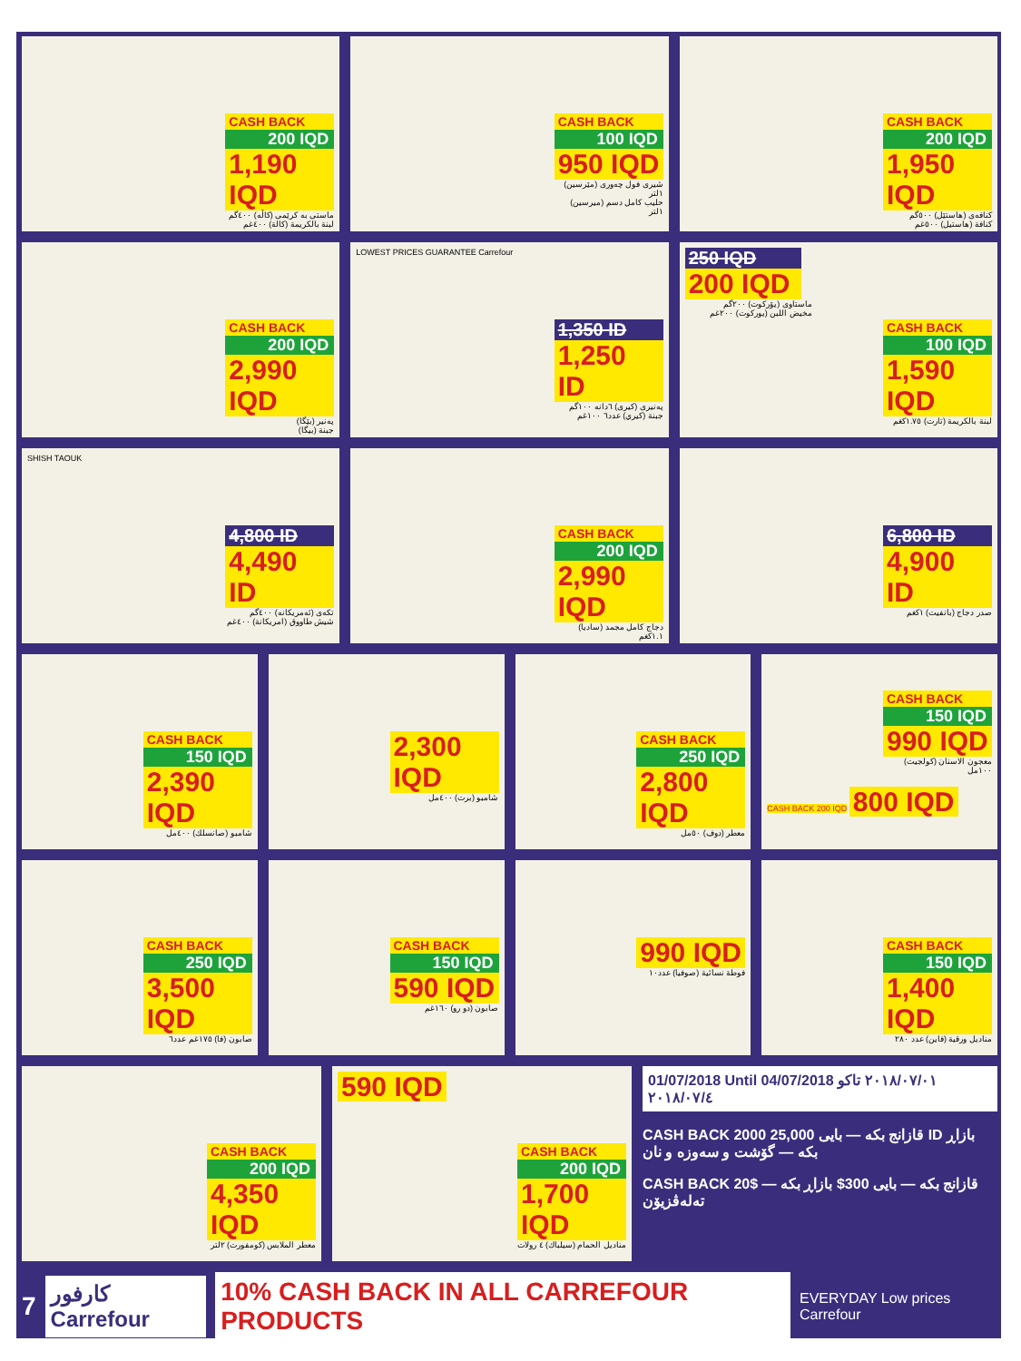CASH BACK
200 IQD
1,190 IQD
ماستی به کرێمی (کاڵە) ٤٠٠گم
لبنة بالكريمة (كالة) ٤٠٠غم
CASH BACK
100 IQD
950 IQD
شیری فول چەوری (مێرسین) ١لتر
حليب كامل دسم (ميرسين) ١لتر
CASH BACK
200 IQD
1,950 IQD
کنافەی (هاستێل) ٥٠٠گم
كنافة (هاستيل) ٥٠٠غم
CASH BACK
200 IQD
2,990 IQD
پەنیر (بێگا)
جبنة (بيگا)
LOWEST PRICES GUARANTEE Carrefour
1,350 ID
1,250 ID
پەنیری (کیری) ٦دانە ١٠٠گم
جبنة (كيري) عدد٦ ١٠٠غم
CASH BACK
100 IQD
1,590 IQD
لبنة بالكريمة (تارت) ١.٧٥كغم
250 IQD
200 IQD
ماستاوی (یۆرکوت) ٢٠٠گم
مخيض اللبن (يوركوت) ٢٠٠غم
SHISH TAOUK
4,800 ID
4,490 ID
تکەی (ئەمریکانە) ٤٠٠گم
شيش طاووق (امريكانة) ٤٠٠غم
CASH BACK
200 IQD
2,990 IQD
دجاج كامل مجمد (ساديا) ١.١كغم
6,800 ID
4,900 ID
صدر دجاج (بانفيت) ١كغم
CASH BACK
150 IQD
2,390 IQD
شامبو (صانسلك) ٤٠٠مل
2,300 IQD
شامبو (برت) ٤٠٠مل
CASH BACK
250 IQD
2,800 IQD
معطر (دوف) ٥٠مل
CASH BACK
150 IQD
990 IQD
معجون الاسنان (كولجيت) ١٠٠مل
CASH BACK 200 IQD 800 IQD
CASH BACK
250 IQD
3,500 IQD
صابون (فا) ١٧٥غم عدد٦
CASH BACK
150 IQD
590 IQD
صابون (دو رو) ١٦٠غم
990 IQD
فوطة نسائية (صوفيا) عدد١٠
CASH BACK
150 IQD
1,400 IQD
مناديل ورقية (فاين) عدد ٢٨٠
CASH BACK
200 IQD
4,350 IQD
معطر الملابس (كومفورت) ٢لتر
590 IQD
CASH BACK
200 IQD
1,700 IQD
مناديل الحمام (سيلباك) ٤ رولات
01/07/2018 Until 04/07/2018 ٢٠١٨/٠٧/٠١ تاكو ٢٠١٨/٠٧/٤
CASH BACK 2000 قازانج بکە — بایی 25,000 ID بازاڕ بکە — گۆشت و سەوزە و نان
CASH BACK 20$ قازانج بکە — بایی 300$ بازاڕ بکە — تەلەڤزیۆن
7 كارفور Carrefour 10% CASH BACK IN ALL CARREFOUR PRODUCTS EVERYDAY Low prices Carrefour